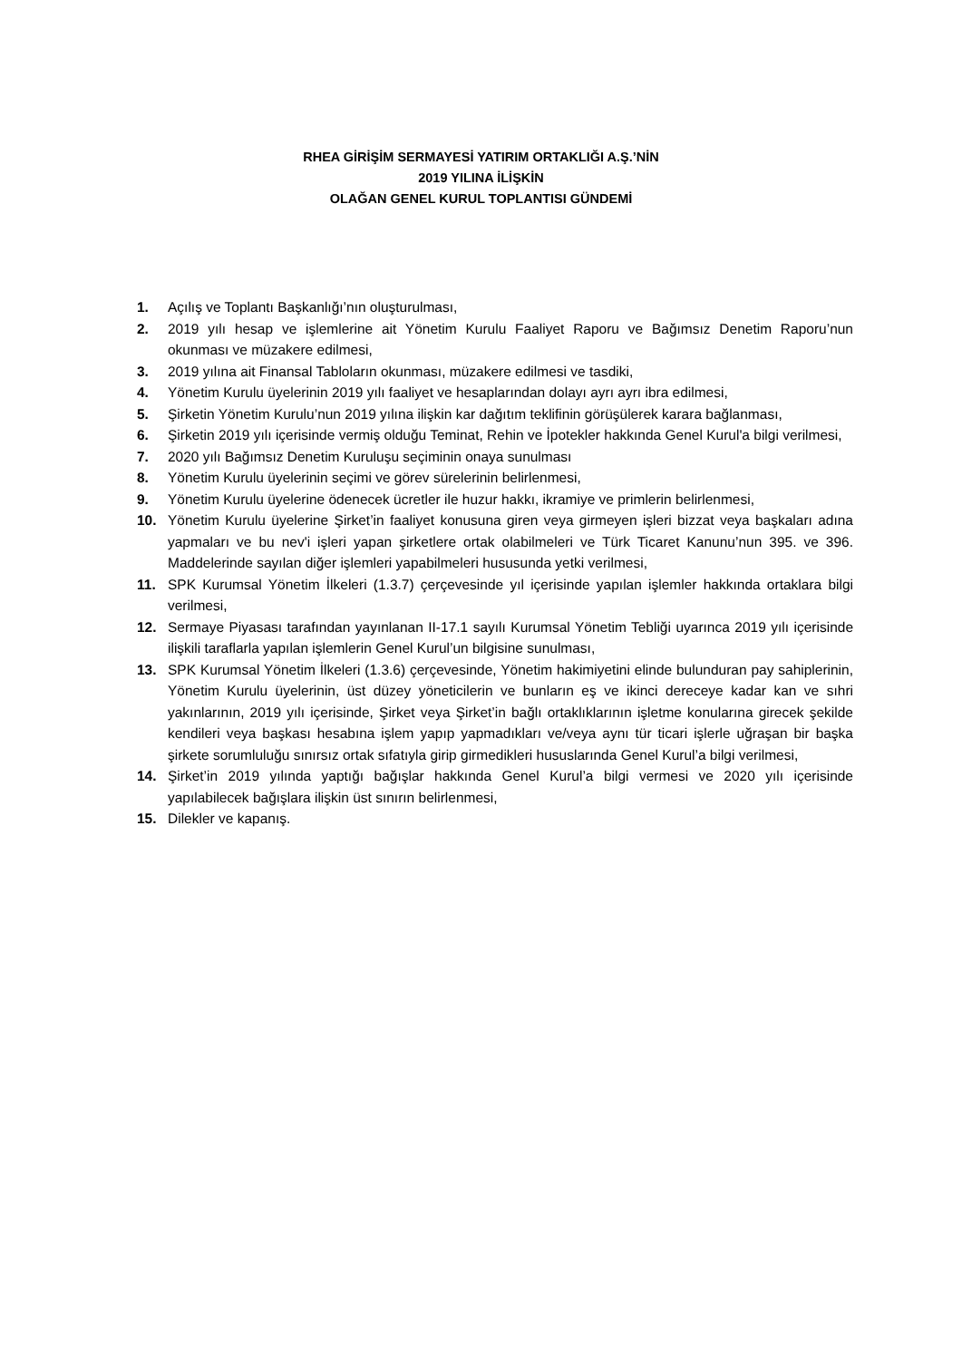RHEA GİRİŞİM SERMAYESİ YATIRIM ORTAKLIĞI A.Ş.’NİN
2019 YILINA İLİŞKİN
OLAĞAN GENEL KURUL TOPLANTISI GÜNDEMİ
1. Açılış ve Toplantı Başkanlığı’nın oluşturulması,
2. 2019 yılı hesap ve işlemlerine ait Yönetim Kurulu Faaliyet Raporu ve Bağımsız Denetim Raporu’nun okunması ve müzakere edilmesi,
3. 2019 yılına ait Finansal Tabloların okunması, müzakere edilmesi ve tasdiki,
4. Yönetim Kurulu üyelerinin 2019 yılı faaliyet ve hesaplarından dolayı ayrı ayrı ibra edilmesi,
5. Şirketin Yönetim Kurulu’nun 2019 yılına ilişkin kar dağıtım teklifinin görüşülerek karara bağlanması,
6. Şirketin 2019 yılı içerisinde vermiş olduğu Teminat, Rehin ve İpotekler hakkında Genel Kurul'a bilgi verilmesi,
7. 2020 yılı Bağımsız Denetim Kuruluşu seçiminin onaya sunulması
8. Yönetim Kurulu üyelerinin seçimi ve görev sürelerinin belirlenmesi,
9. Yönetim Kurulu üyelerine ödenecek ücretler ile huzur hakkı, ikramiye ve primlerin belirlenmesi,
10. Yönetim Kurulu üyelerine Şirket’in faaliyet konusuna giren veya girmeyen işleri bizzat veya başkaları adına yapmaları ve bu nev'i işleri yapan şirketlere ortak olabilmeleri ve Türk Ticaret Kanunu’nun 395. ve 396. Maddelerinde sayılan diğer işlemleri yapabilmeleri hususunda yetki verilmesi,
11. SPK Kurumsal Yönetim İlkeleri (1.3.7) çerçevesinde yıl içerisinde yapılan işlemler hakkında ortaklara bilgi verilmesi,
12. Sermaye Piyasası tarafından yayınlanan II-17.1 sayılı Kurumsal Yönetim Tebliği uyarınca 2019 yılı içerisinde ilişkili taraflarla yapılan işlemlerin Genel Kurul’un bilgisine sunulması,
13. SPK Kurumsal Yönetim İlkeleri (1.3.6) çerçevesinde, Yönetim hakimiyetini elinde bulunduran pay sahiplerinin, Yönetim Kurulu üyelerinin, üst düzey yöneticilerin ve bunların eş ve ikinci dereceye kadar kan ve sıhri yakınlarının, 2019 yılı içerisinde, Şirket veya Şirket’in bağlı ortaklıklarının işletme konularına girecek şekilde kendileri veya başkası hesabına işlem yapıp yapmadıkları ve/veya aynı tür ticari işlerle uğraşan bir başka şirkete sorumluluğu sınırsız ortak sıfatıyla girip girmedikleri hususlarında Genel Kurul’a bilgi verilmesi,
14. Şirket’in 2019 yılında yaptığı bağışlar hakkında Genel Kurul’a bilgi vermesi ve 2020 yılı içerisinde yapılabilecek bağışlara ilişkin üst sınırın belirlenmesi,
15. Dilekler ve kapanış.